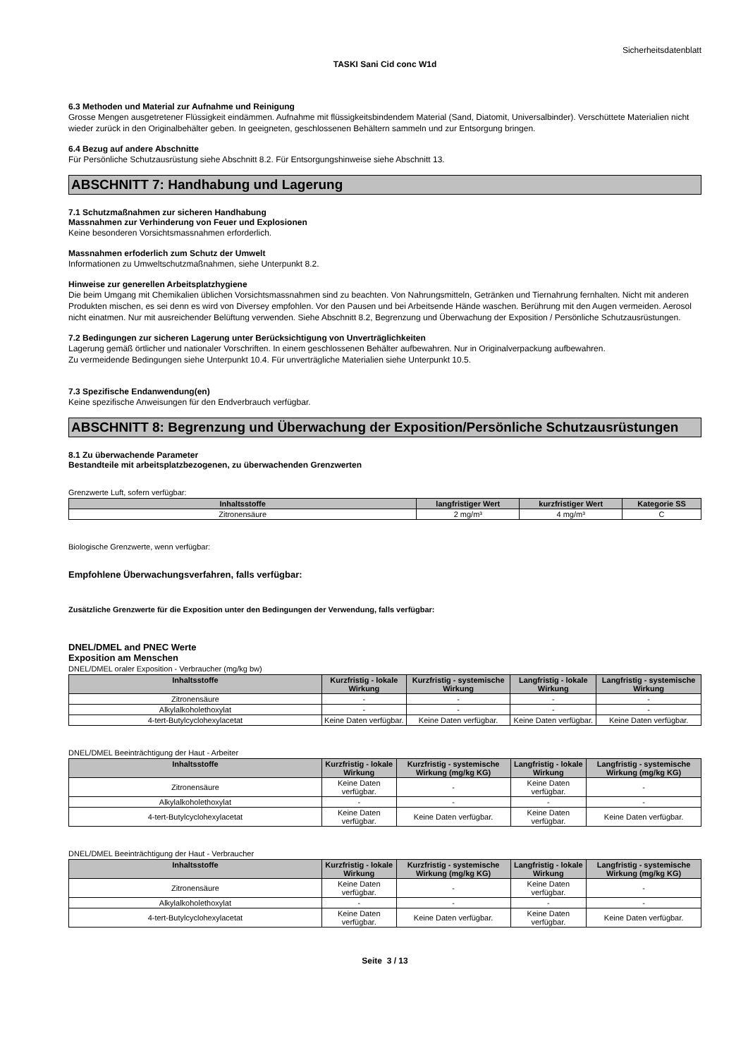Sicherheitsdatenblatt
TASKI Sani Cid conc W1d
6.3 Methoden und Material zur Aufnahme und Reinigung
Grosse Mengen ausgetretener Flüssigkeit eindämmen. Aufnahme mit flüssigkeitsbindendem Material (Sand, Diatomit, Universalbinder). Verschüttete Materialien nicht wieder zurück in den Originalbehälter geben. In geeigneten, geschlossenen Behältern sammeln und zur Entsorgung bringen.
6.4 Bezug auf andere Abschnitte
Für Persönliche Schutzausrüstung siehe Abschnitt 8.2. Für Entsorgungshinweise siehe Abschnitt 13.
ABSCHNITT 7: Handhabung und Lagerung
7.1 Schutzmaßnahmen zur sicheren Handhabung
Massnahmen zur Verhinderung von Feuer und Explosionen
Keine besonderen Vorsichtsmassnahmen erforderlich.
Massnahmen erfoderlich zum Schutz der Umwelt
Informationen zu Umweltschutzmaßnahmen, siehe Unterpunkt 8.2.
Hinweise zur generellen Arbeitsplatzhygiene
Die beim Umgang mit Chemikalien üblichen Vorsichtsmassnahmen sind zu beachten. Von Nahrungsmitteln, Getränken und Tiernahrung fernhalten. Nicht mit anderen Produkten mischen, es sei denn es wird von Diversey empfohlen. Vor den Pausen und bei Arbeitsende Hände waschen. Berührung mit den Augen vermeiden. Aerosol nicht einatmen. Nur mit ausreichender Belüftung verwenden. Siehe Abschnitt 8.2, Begrenzung und Überwachung der Exposition / Persönliche Schutzausrüstungen.
7.2 Bedingungen zur sicheren Lagerung unter Berücksichtigung von Unverträglichkeiten
Lagerung gemäß örtlicher und nationaler Vorschriften. In einem geschlossenen Behälter aufbewahren. Nur in Originalverpackung aufbewahren.
Zu vermeidende Bedingungen siehe Unterpunkt 10.4. Für unverträgliche Materialien siehe Unterpunkt 10.5.
7.3 Spezifische Endanwendung(en)
Keine spezifische Anweisungen für den Endverbrauch verfügbar.
ABSCHNITT 8: Begrenzung und Überwachung der Exposition/Persönliche Schutzausrüstungen
8.1 Zu überwachende Parameter
Bestandteile mit arbeitsplatzbezogenen, zu überwachenden Grenzwerten
Grenzwerte Luft, sofern verfügbar:
| Inhaltsstoffe | langfristiger Wert | kurzfristiger Wert | Kategorie SS |
| --- | --- | --- | --- |
| Zitronensäure | 2 mg/m³ | 4 mg/m³ | C |
Biologische Grenzwerte, wenn verfügbar:
Empfohlene Überwachungsverfahren, falls verfügbar:
Zusätzliche Grenzwerte für die Exposition unter den Bedingungen der Verwendung, falls verfügbar:
DNEL/DMEL and PNEC Werte
Exposition am Menschen
DNEL/DMEL oraler Exposition - Verbraucher (mg/kg bw)
| Inhaltsstoffe | Kurzfristig - lokale Wirkung | Kurzfristig - systemische Wirkung | Langfristig - lokale Wirkung | Langfristig - systemische Wirkung |
| --- | --- | --- | --- | --- |
| Zitronensäure | - | - | - | - |
| Alkylalkoholethoxylat | - | - | - | - |
| 4-tert-Butylcyclohexylacetat | Keine Daten verfügbar. | Keine Daten verfügbar. | Keine Daten verfügbar. | Keine Daten verfügbar. |
DNEL/DMEL Beeinträchtigung der Haut - Arbeiter
| Inhaltsstoffe | Kurzfristig - lokale Wirkung | Kurzfristig - systemische Wirkung (mg/kg KG) | Langfristig - lokale Wirkung | Langfristig - systemische Wirkung (mg/kg KG) |
| --- | --- | --- | --- | --- |
| Zitronensäure | Keine Daten verfügbar. | - | Keine Daten verfügbar. | - |
| Alkylalkoholethoxylat | - | - | - | - |
| 4-tert-Butylcyclohexylacetat | Keine Daten verfügbar. | Keine Daten verfügbar. | Keine Daten verfügbar. | Keine Daten verfügbar. |
DNEL/DMEL Beeinträchtigung der Haut - Verbraucher
| Inhaltsstoffe | Kurzfristig - lokale Wirkung | Kurzfristig - systemische Wirkung (mg/kg KG) | Langfristig - lokale Wirkung | Langfristig - systemische Wirkung (mg/kg KG) |
| --- | --- | --- | --- | --- |
| Zitronensäure | Keine Daten verfügbar. | - | Keine Daten verfügbar. | - |
| Alkylalkoholethoxylat | - | - | - | - |
| 4-tert-Butylcyclohexylacetat | Keine Daten verfügbar. | Keine Daten verfügbar. | Keine Daten verfügbar. | Keine Daten verfügbar. |
Seite 3 / 13